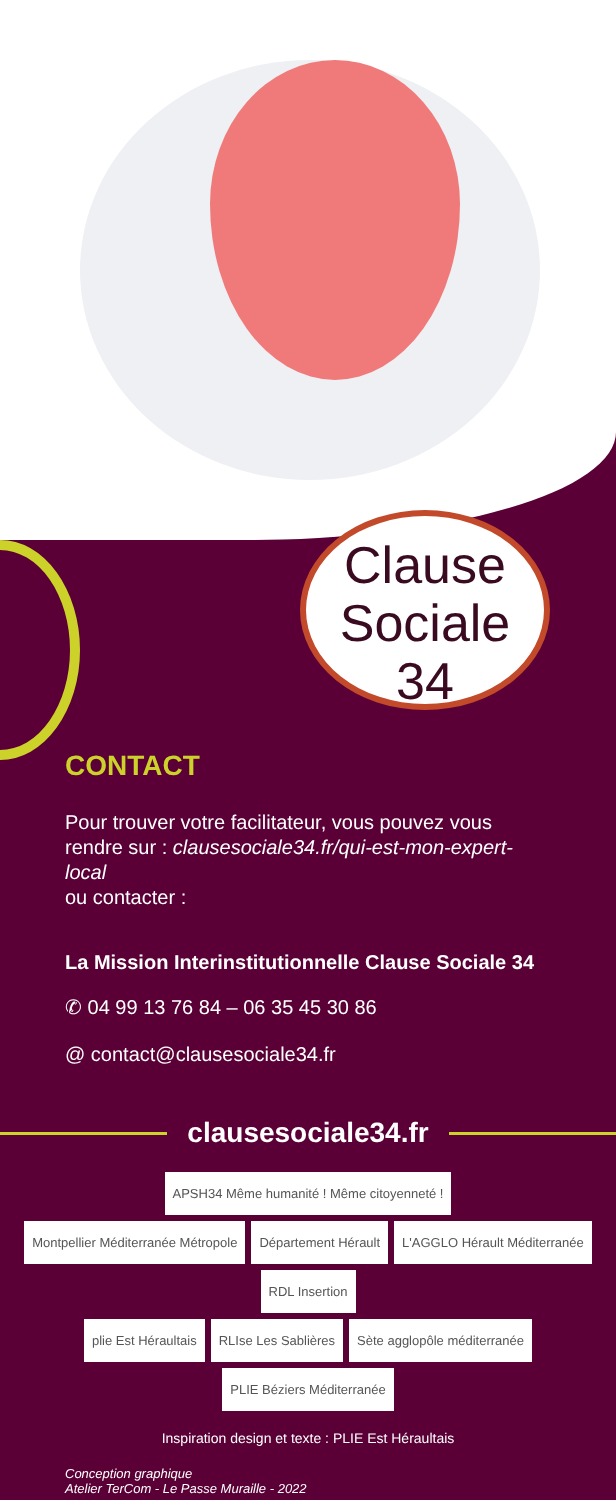Clause
Sociale
34
CONTACT
Pour trouver votre facilitateur, vous pouvez vous rendre sur : clausesociale34.fr/qui-est-mon-expert-local
ou contacter :
La Mission Interinstitutionnelle Clause Sociale 34
✆ 04 99 13 76 84 – 06 35 45 30 86
@ contact@clausesociale34.fr
clausesociale34.fr
APSH34 Même humanité ! Même citoyenneté !
Montpellier Méditerranée Métropole Département Hérault L'AGGLO Hérault Méditerranée RDL Insertion
plie Est Héraultais RLIse Les Sablières Sète agglopôle méditerranée PLIE Béziers Méditerranée
Inspiration design et texte : PLIE Est Héraultais
Conception graphique
Atelier TerCom - Le Passe Muraille - 2022